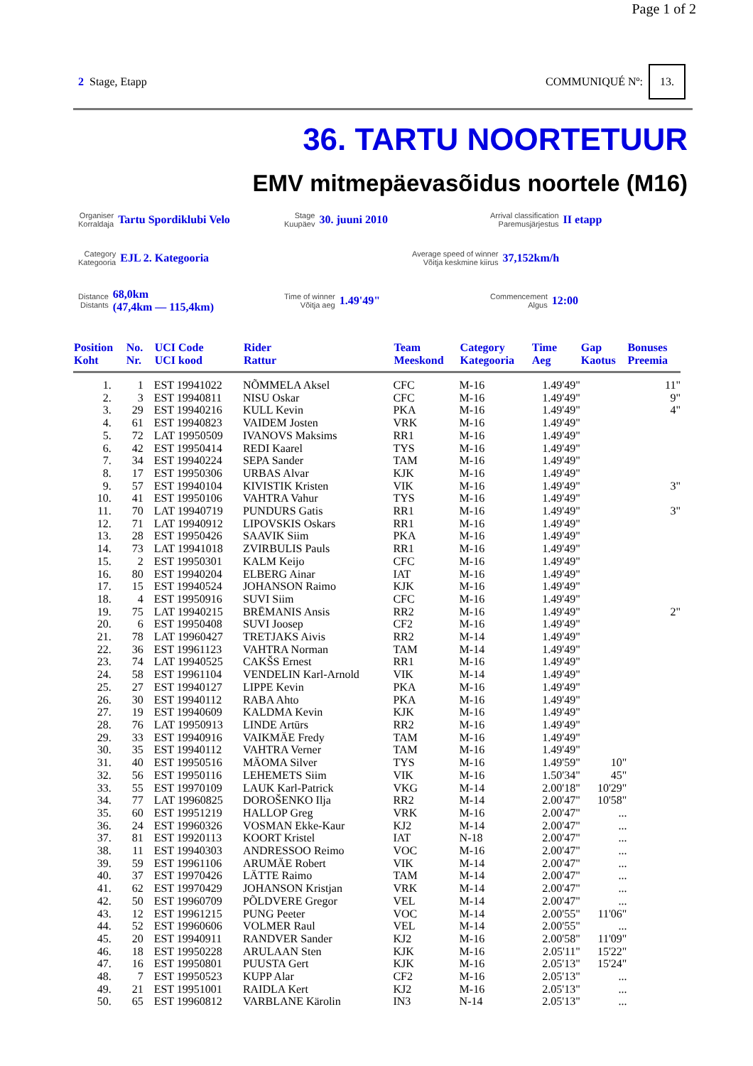Page 1 of 2
2 Stage, Etapp COMMUNIQUÉ Nº: 13.
36. TARTU NOORTETUUR
EMV mitmepäevasõidus noortele (M16)
Organiser
Korraldaja
Tartu Spordiklubi Velo
Stage
Kuupäev
30. juuni 2010
Arrival classification
Paremusjärjestus
II etapp
Category
Kategooria
EJL 2. Kategooria
Average speed of winner
Võitja keskmine kiirus
37,152km/h
Distance
Distants
68,0km
(47,4km — 115,4km)
Time of winner
Võitja aeg
1.49'49"
Commencement
Algus
12:00
| Position Koht | No. Nr. | UCI Code UCI kood | Rider Rattur | Team Meeskond | Category Kategooria | Time Aeg | Gap Kaotus | Bonuses Preemia |
| --- | --- | --- | --- | --- | --- | --- | --- | --- |
| 1. | 1 | EST 19941022 | NÕMMELA Aksel | CFC | M-16 | 1.49'49" | | 11" |
| 2. | 3 | EST 19940811 | NISU Oskar | CFC | M-16 | 1.49'49" | | 9" |
| 3. | 29 | EST 19940216 | KULL Kevin | PKA | M-16 | 1.49'49" | | 4" |
| 4. | 61 | EST 19940823 | VAIDEM Josten | VRK | M-16 | 1.49'49" | | |
| 5. | 72 | LAT 19950509 | IVANOVS Maksims | RR1 | M-16 | 1.49'49" | | |
| 6. | 42 | EST 19950414 | REDI Kaarel | TYS | M-16 | 1.49'49" | | |
| 7. | 34 | EST 19940224 | SEPA Sander | TAM | M-16 | 1.49'49" | | |
| 8. | 17 | EST 19950306 | URBAS Alvar | KJK | M-16 | 1.49'49" | | |
| 9. | 57 | EST 19940104 | KIVISTIK Kristen | VIK | M-16 | 1.49'49" | | 3" |
| 10. | 41 | EST 19950106 | VAHTRA Vahur | TYS | M-16 | 1.49'49" | | |
| 11. | 70 | LAT 19940719 | PUNDURS Gatis | RR1 | M-16 | 1.49'49" | | 3" |
| 12. | 71 | LAT 19940912 | LIPOVSKIS Oskars | RR1 | M-16 | 1.49'49" | | |
| 13. | 28 | EST 19950426 | SAAVIK Siim | PKA | M-16 | 1.49'49" | | |
| 14. | 73 | LAT 19941018 | ZVIRBULIS Pauls | RR1 | M-16 | 1.49'49" | | |
| 15. | 2 | EST 19950301 | KALM Keijo | CFC | M-16 | 1.49'49" | | |
| 16. | 80 | EST 19940204 | ELBERG Ainar | IAT | M-16 | 1.49'49" | | |
| 17. | 15 | EST 19940524 | JOHANSON Raimo | KJK | M-16 | 1.49'49" | | |
| 18. | 4 | EST 19950916 | SUVI Siim | CFC | M-16 | 1.49'49" | | |
| 19. | 75 | LAT 19940215 | BRĒMANIS Ansis | RR2 | M-16 | 1.49'49" | | 2" |
| 20. | 6 | EST 19950408 | SUVI Joosep | CF2 | M-16 | 1.49'49" | | |
| 21. | 78 | LAT 19960427 | TRETJAKS Aivis | RR2 | M-14 | 1.49'49" | | |
| 22. | 36 | EST 19961123 | VAHTRA Norman | TAM | M-14 | 1.49'49" | | |
| 23. | 74 | LAT 19940525 | CAKŠS Ernest | RR1 | M-16 | 1.49'49" | | |
| 24. | 58 | EST 19961104 | VENDELIN Karl-Arnold | VIK | M-14 | 1.49'49" | | |
| 25. | 27 | EST 19940127 | LIPPE Kevin | PKA | M-16 | 1.49'49" | | |
| 26. | 30 | EST 19940112 | RABA Ahto | PKA | M-16 | 1.49'49" | | |
| 27. | 19 | EST 19940609 | KALDMA Kevin | KJK | M-16 | 1.49'49" | | |
| 28. | 76 | LAT 19950913 | LINDE Artūrs | RR2 | M-16 | 1.49'49" | | |
| 29. | 33 | EST 19940916 | VAIKMÄE Fredy | TAM | M-16 | 1.49'49" | | |
| 30. | 35 | EST 19940112 | VAHTRA Verner | TAM | M-16 | 1.49'49" | | |
| 31. | 40 | EST 19950516 | MÄOMA Silver | TYS | M-16 | 1.49'59" | 10" | |
| 32. | 56 | EST 19950116 | LEHEMETS Siim | VIK | M-16 | 1.50'34" | 45" | |
| 33. | 55 | EST 19970109 | LAUK Karl-Patrick | VKG | M-14 | 2.00'18" | 10'29" | |
| 34. | 77 | LAT 19960825 | DOROŠENKO Ilja | RR2 | M-14 | 2.00'47" | 10'58" | |
| 35. | 60 | EST 19951219 | HALLOP Greg | VRK | M-16 | 2.00'47" | ... | |
| 36. | 24 | EST 19960326 | VOSMAN Ekke-Kaur | KJ2 | M-14 | 2.00'47" | ... | |
| 37. | 81 | EST 19920113 | KOORT Kristel | IAT | N-18 | 2.00'47" | ... | |
| 38. | 11 | EST 19940303 | ANDRESSOO Reimo | VOC | M-16 | 2.00'47" | ... | |
| 39. | 59 | EST 19961106 | ARUMÄE Robert | VIK | M-14 | 2.00'47" | ... | |
| 40. | 37 | EST 19970426 | LÄTTE Raimo | TAM | M-14 | 2.00'47" | ... | |
| 41. | 62 | EST 19970429 | JOHANSON Kristjan | VRK | M-14 | 2.00'47" | ... | |
| 42. | 50 | EST 19960709 | PÕLDVERE Gregor | VEL | M-14 | 2.00'47" | ... | |
| 43. | 12 | EST 19961215 | PUNG Peeter | VOC | M-14 | 2.00'55" | 11'06" | |
| 44. | 52 | EST 19960606 | VOLMER Raul | VEL | M-14 | 2.00'55" | ... | |
| 45. | 20 | EST 19940911 | RANDVER Sander | KJ2 | M-16 | 2.00'58" | 11'09" | |
| 46. | 18 | EST 19950228 | ARULAAN Sten | KJK | M-16 | 2.05'11" | 15'22" | |
| 47. | 16 | EST 19950801 | PUUSTA Gert | KJK | M-16 | 2.05'13" | 15'24" | |
| 48. | 7 | EST 19950523 | KUPP Alar | CF2 | M-16 | 2.05'13" | ... | |
| 49. | 21 | EST 19951001 | RAIDLA Kert | KJ2 | M-16 | 2.05'13" | ... | |
| 50. | 65 | EST 19960812 | VARBLANE Kärolin | IN3 | N-14 | 2.05'13" | ... | |